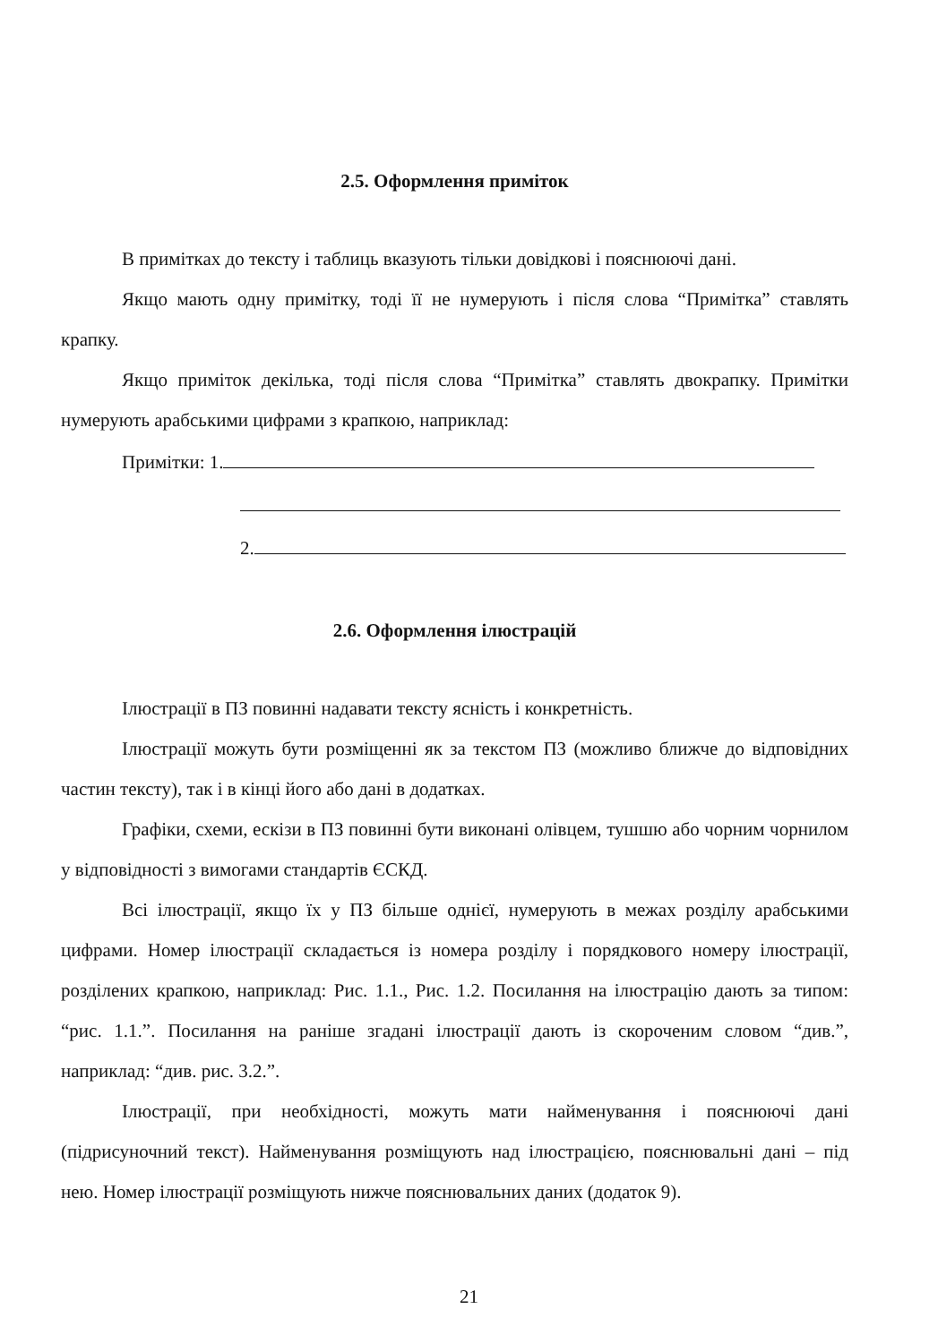2.5. Оформлення приміток
В примітках до тексту і таблиць вказують тільки довідкові і пояснюючі дані.
Якщо мають одну примітку, тоді її не нумерують і після слова “Примітка” ставлять крапку.
Якщо приміток декілька, тоді після слова “Примітка” ставлять двокрапку. Примітки нумерують арабськими цифрами з крапкою, наприклад:
Примітки: 1.
2.
2.6. Оформлення ілюстрацій
Ілюстрації в ПЗ повинні надавати тексту ясність і конкретність.
Ілюстрації можуть бути розміщенні як за текстом ПЗ (можливо ближче до відповідних частин тексту), так і в кінці його або дані в додатках.
Графіки, схеми, ескізи в ПЗ повинні бути виконані олівцем, тушшю або чорним чорнилом у відповідності з вимогами стандартів ЄСКД.
Всі ілюстрації, якщо їх у ПЗ більше однієї, нумерують в межах розділу арабськими цифрами. Номер ілюстрації складається із номера розділу і порядкового номеру ілюстрації, розділених крапкою, наприклад: Рис. 1.1., Рис. 1.2. Посилання на ілюстрацію дають за типом: “рис. 1.1.”. Посилання на раніше згадані ілюстрації дають із скороченим словом “див.”, наприклад: “див. рис. 3.2.”.
Ілюстрації, при необхідності, можуть мати найменування і пояснюючі дані (підрисуночний текст). Найменування розміщують над ілюстрацією, пояснювальні дані – під нею. Номер ілюстрації розміщують нижче пояснювальних даних (додаток 9).
21